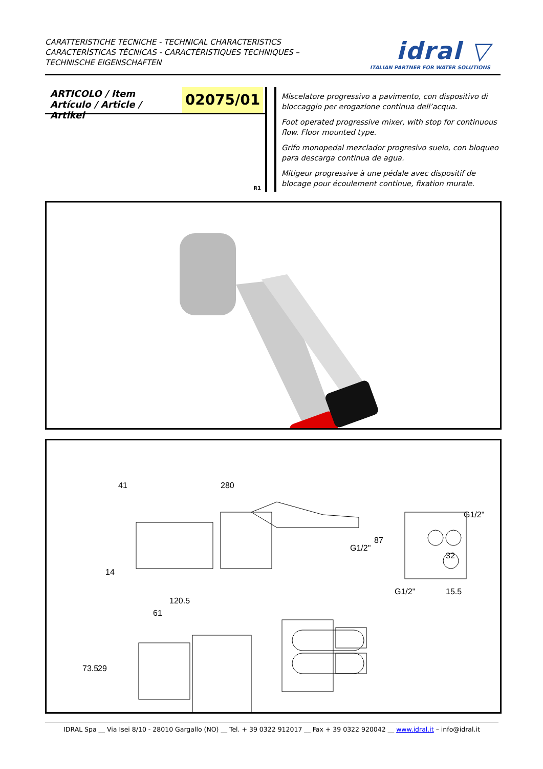CARATTERISTICHE TECNICHE - TECHNICAL CHARACTERISTICS
CARACTERÍSTICAS TÉCNICAS - CARACTÉRISTIQUES TECHNIQUES –
TECHNISCHE EIGENSCHAFTEN
idral ▽
ITALIAN PARTNER FOR WATER SOLUTIONS
ARTICOLO / Item
Artículo / Article / Artikel
02075/01
R1
Miscelatore progressivo a pavimento, con dispositivo di bloccaggio per erogazione continua dell’acqua.
Foot operated progressive mixer, with stop for continuous flow. Floor mounted type.
Grifo monopedal mezclador progresivo suelo, con bloqueo para descarga continua de agua.
Mitigeur progressive à une pédale avec dispositif de blocage pour écoulement continue, fixation murale.
41
280
87
14
G1/2"
G1/2"
G1/2"
32
15.5
120.5
61
73.5
29
IDRAL Spa __ Via Isei 8/10 - 28010 Gargallo (NO) __ Tel. + 39 0322 912017 __ Fax + 39 0322 920042 __ www.idral.it – info@idral.it